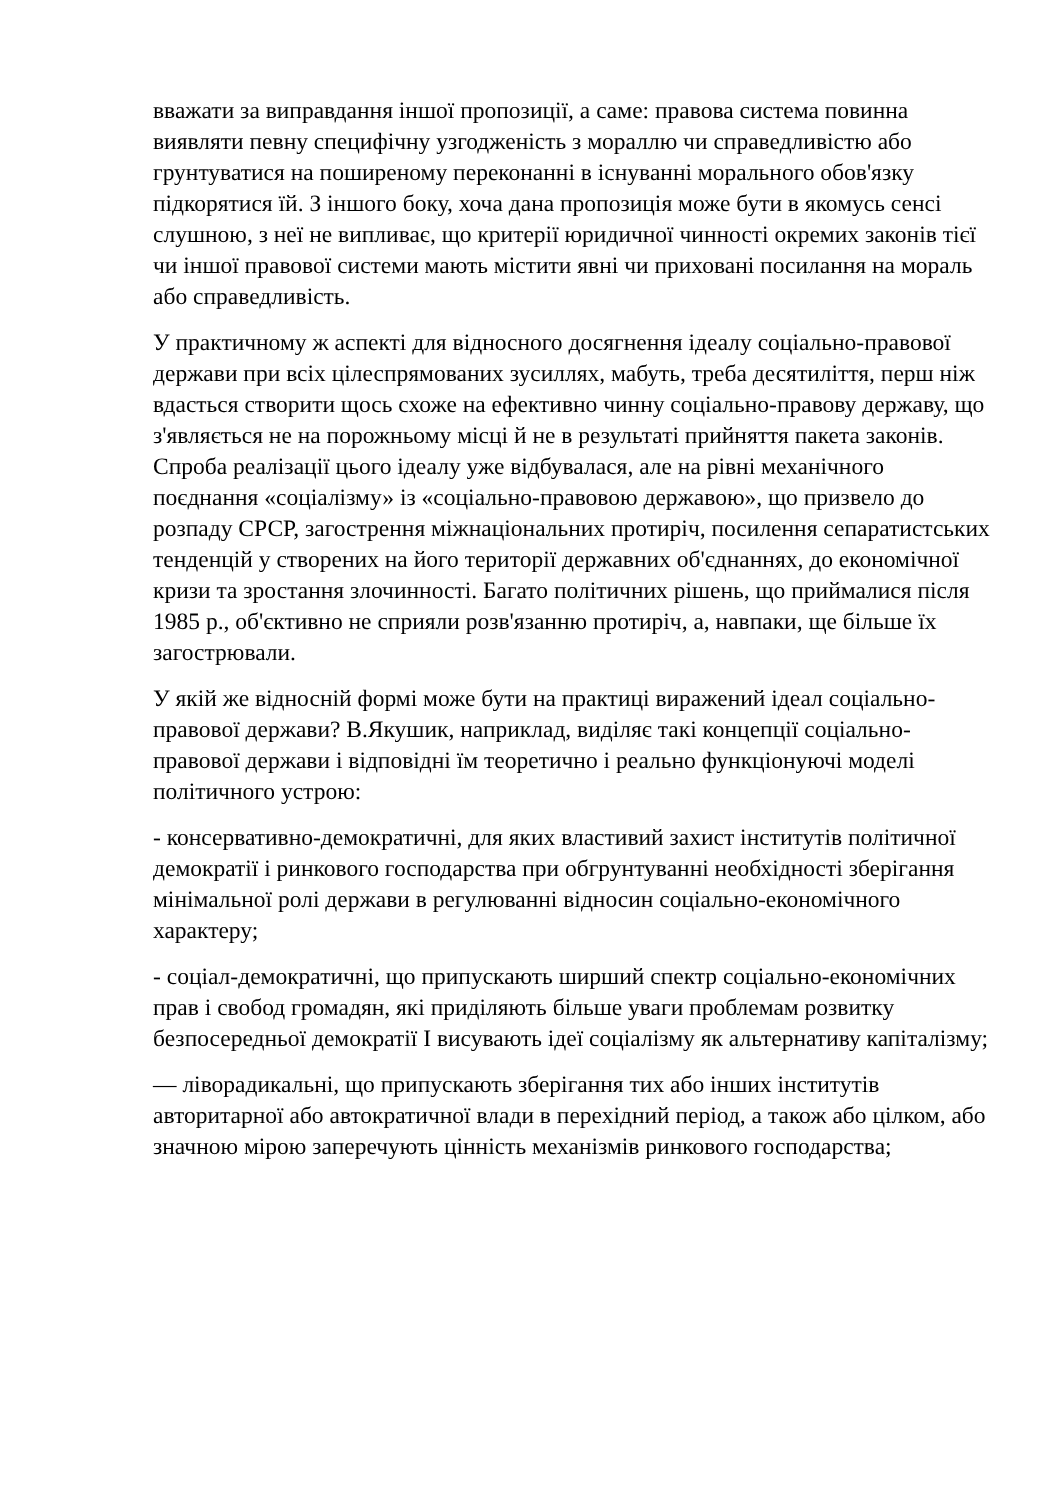вважати за виправдання іншої пропозиції, а саме: правова система повинна виявляти певну специфічну узгодженість з мораллю чи справедливістю або грунтуватися на поширеному переконанні в існуванні морального обов'язку підкорятися їй. З іншого боку, хоча дана пропозиція може бути в якомусь сенсі слушною, з неї не випливає, що критерії юридичної чинності окремих законів тієї чи іншої правової системи мають містити явні чи приховані посилання на мораль або справедливість.
У практичному ж аспекті для відносного досягнення ідеалу соціально-правової держави при всіх цілеспрямованих зусиллях, мабуть, треба десятиліття, перш ніж вдасться створити щось схоже на ефективно чинну соціально-правову державу, що з'являється не на порожньому місці й не в результаті прийняття пакета законів. Спроба реалізації цього ідеалу уже відбувалася, але на рівні механічного поєднання «соціалізму» із «соціально-правовою державою», що призвело до розпаду СРСР, загострення міжнаціональних протиріч, посилення сепаратистських тенденцій у створених на його території державних об'єднаннях, до економічної кризи та зростання злочинності. Багато політичних рішень, що приймалися після 1985 р., об'єктивно не сприяли розв'язанню протиріч, а, навпаки, ще більше їх загострювали.
У якій же відносній формі може бути на практиці виражений ідеал соціально-правової держави? В.Якушик, наприклад, виділяє такі концепції соціально-правової держави і відповідні їм теоретично і реально функціонуючі моделі політичного устрою:
- консервативно-демократичні, для яких властивий захист інститутів політичної демократії і ринкового господарства при обгрунтуванні необхідності зберігання мінімальної ролі держави в регулюванні відносин соціально-економічного характеру;
- соціал-демократичні, що припускають ширший спектр соціально-економічних прав і свобод громадян, які приділяють більше уваги проблемам розвитку безпосередньої демократії І висувають ідеї соціалізму як альтернативу капіталізму;
— ліворадикальні, що припускають зберігання тих або інших інститутів авторитарної або автократичної влади в перехідний період, а також або цілком, або значною мірою заперечують цінність механізмів ринкового господарства;